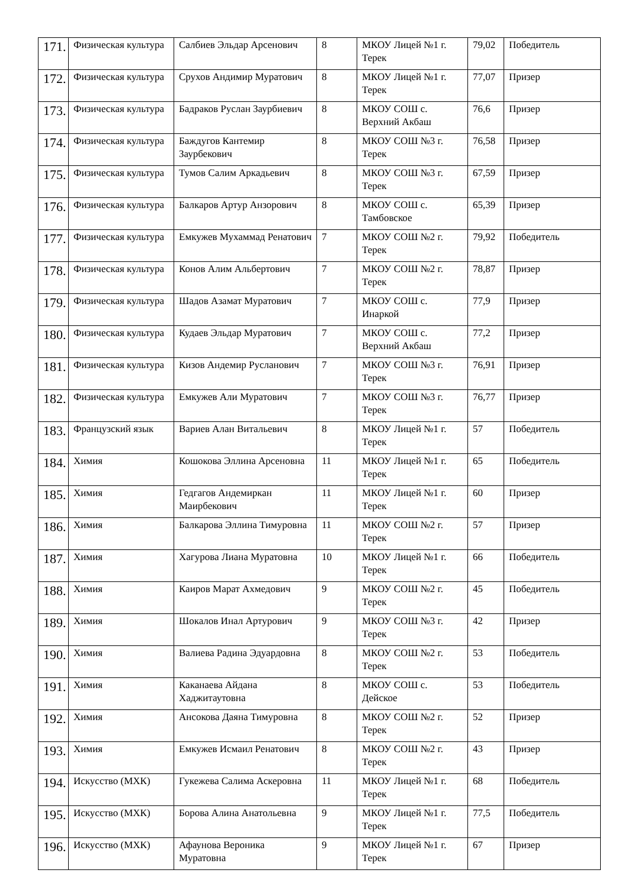| 171. | Физическая культура | Салбиев Эльдар Арсенович | 8 | МКОУ Лицей №1 г. Терек | 79,02 | Победитель |
| 172. | Физическая культура | Срухов Андимир Муратович | 8 | МКОУ Лицей №1 г. Терек | 77,07 | Призер |
| 173. | Физическая культура | Бадраков Руслан Заурбиевич | 8 | МКОУ СОШ с. Верхний Акбаш | 76,6 | Призер |
| 174. | Физическая культура | Баждугов Кантемир Заурбекович | 8 | МКОУ СОШ №3 г. Терек | 76,58 | Призер |
| 175. | Физическая культура | Тумов Салим Аркадьевич | 8 | МКОУ СОШ №3 г. Терек | 67,59 | Призер |
| 176. | Физическая культура | Балкаров Артур Анзорович | 8 | МКОУ СОШ с. Тамбовское | 65,39 | Призер |
| 177. | Физическая культура | Емкужев Мухаммад Ренатович | 7 | МКОУ СОШ №2 г. Терек | 79,92 | Победитель |
| 178. | Физическая культура | Конов Алим Альбертович | 7 | МКОУ СОШ №2 г. Терек | 78,87 | Призер |
| 179. | Физическая культура | Шадов Азамат Муратович | 7 | МКОУ СОШ с. Инаркой | 77,9 | Призер |
| 180. | Физическая культура | Кудаев Эльдар Муратович | 7 | МКОУ СОШ с. Верхний Акбаш | 77,2 | Призер |
| 181. | Физическая культура | Кизов Андемир Русланович | 7 | МКОУ СОШ №3 г. Терек | 76,91 | Призер |
| 182. | Физическая культура | Емкужев Али Муратович | 7 | МКОУ СОШ №3 г. Терек | 76,77 | Призер |
| 183. | Французский язык | Вариев Алан Витальевич | 8 | МКОУ Лицей №1 г. Терек | 57 | Победитель |
| 184. | Химия | Кошокова Эллина Арсеновна | 11 | МКОУ Лицей №1 г. Терек | 65 | Победитель |
| 185. | Химия | Гедгагов Андемиркан Маирбекович | 11 | МКОУ Лицей №1 г. Терек | 60 | Призер |
| 186. | Химия | Балкарова Эллина Тимуровна | 11 | МКОУ СОШ №2 г. Терек | 57 | Призер |
| 187. | Химия | Хагурова Лиана Муратовна | 10 | МКОУ Лицей №1 г. Терек | 66 | Победитель |
| 188. | Химия | Каиров Марат Ахмедович | 9 | МКОУ СОШ №2 г. Терек | 45 | Победитель |
| 189. | Химия | Шокалов Инал Артурович | 9 | МКОУ СОШ №3 г. Терек | 42 | Призер |
| 190. | Химия | Валиева Радина Эдуардовна | 8 | МКОУ СОШ №2 г. Терек | 53 | Победитель |
| 191. | Химия | Каканаева Айдана Хаджитаутовна | 8 | МКОУ СОШ с. Дейское | 53 | Победитель |
| 192. | Химия | Ансокова Даяна Тимуровна | 8 | МКОУ СОШ №2 г. Терек | 52 | Призер |
| 193. | Химия | Емкужев Исмаил Ренатович | 8 | МКОУ СОШ №2 г. Терек | 43 | Призер |
| 194. | Искусство (МХК) | Гукежева Салима Аскеровна | 11 | МКОУ Лицей №1 г. Терек | 68 | Победитель |
| 195. | Искусство (МХК) | Борова Алина Анатольевна | 9 | МКОУ Лицей №1 г. Терек | 77,5 | Победитель |
| 196. | Искусство (МХК) | Афаунова Вероника Муратовна | 9 | МКОУ Лицей №1 г. Терек | 67 | Призер |